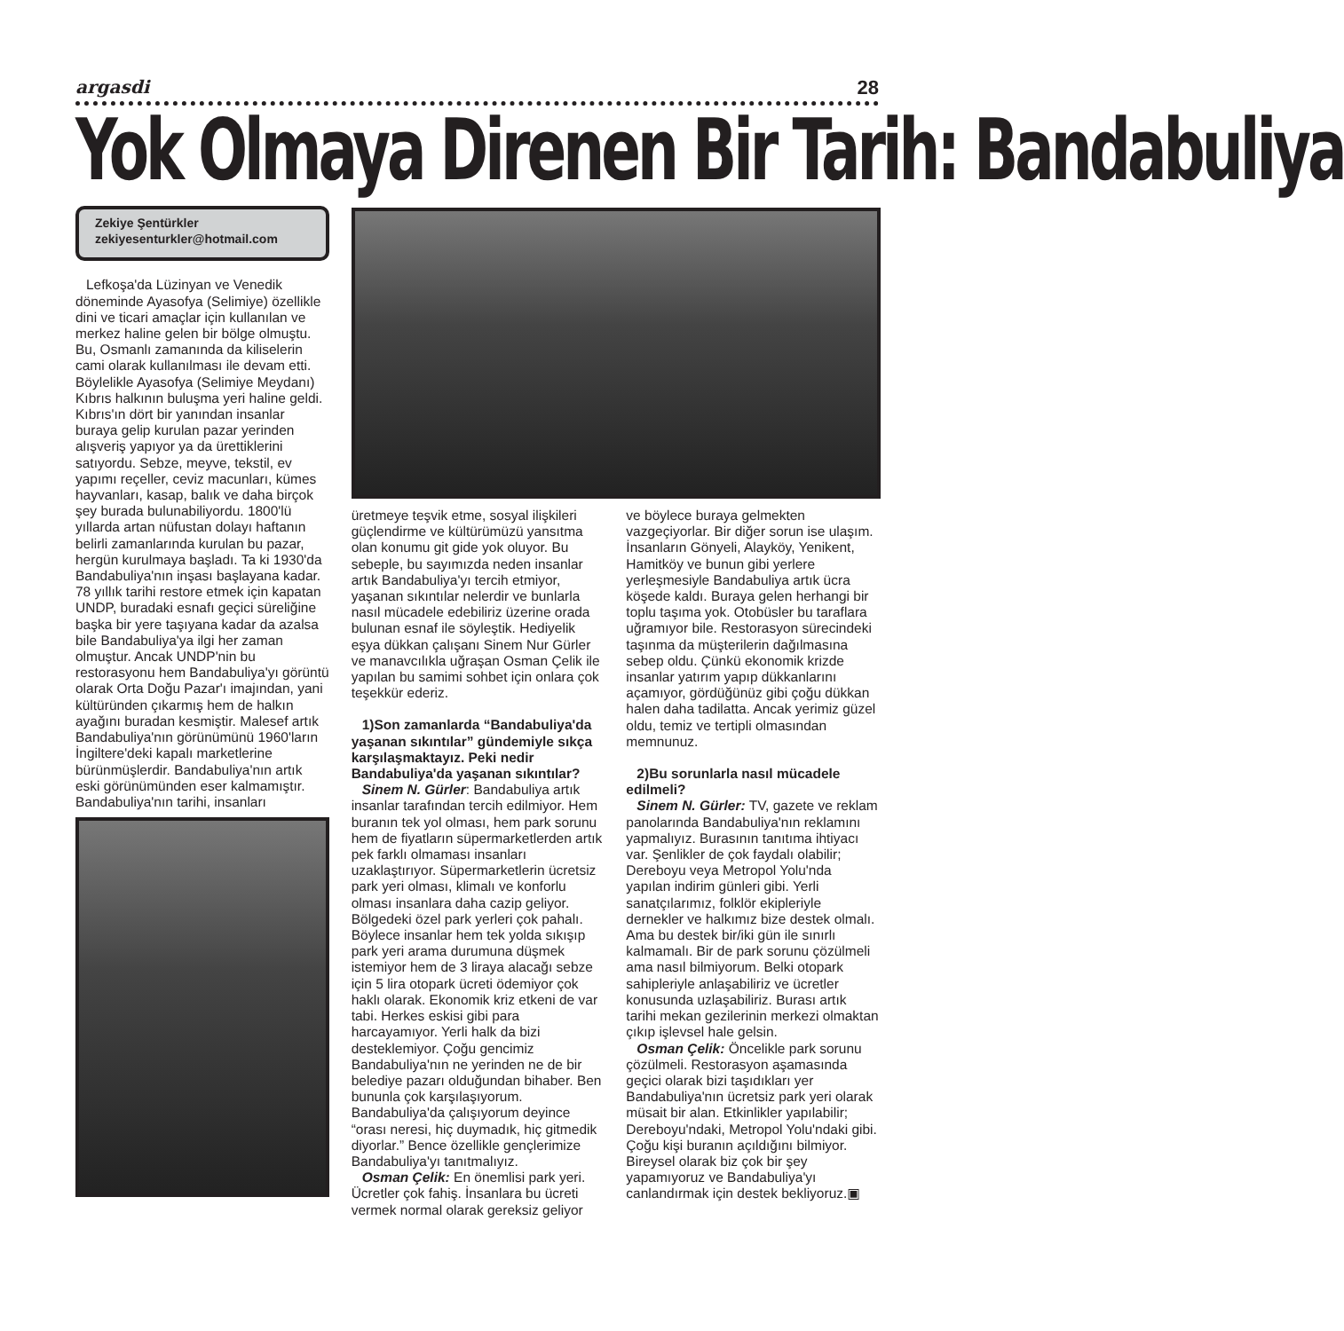argasdi 28
Yok Olmaya Direnen Bir Tarih: Bandabuliya
Zekiye Şentürkler
zekiyesenturkler@hotmail.com
Lefkoşa'da Lüzinyan ve Venedik döneminde Ayasofya (Selimiye) özellikle dini ve ticari amaçlar için kullanılan ve merkez haline gelen bir bölge olmuştu. Bu, Osmanlı zamanında da kiliselerin cami olarak kullanılması ile devam etti. Böylelikle Ayasofya (Selimiye Meydanı) Kıbrıs halkının buluşma yeri haline geldi. Kıbrıs'ın dört bir yanından insanlar buraya gelip kurulan pazar yerinden alışveriş yapıyor ya da ürettiklerini satıyordu. Sebze, meyve, tekstil, ev yapımı reçeller, ceviz macunları, kümes hayvanları, kasap, balık ve daha birçok şey burada bulunabiliyordu. 1800'lü yıllarda artan nüfustan dolayı haftanın belirli zamanlarında kurulan bu pazar, hergün kurulmaya başladı. Ta ki 1930'da Bandabuliya'nın inşası başlayana kadar. 78 yıllık tarihi restore etmek için kapatan UNDP, buradaki esnafı geçici süreliğine başka bir yere taşıyana kadar da azalsa bile Bandabuliya'ya ilgi her zaman olmuştur. Ancak UNDP'nin bu restorasyonu hem Bandabuliya'yı görüntü olarak Orta Doğu Pazar'ı imajından, yani kültüründen çıkarmış hem de halkın ayağını buradan kesmiştir. Malesef artık Bandabuliya'nın görünümünü 1960'ların İngiltere'deki kapalı marketlerine bürünmüşlerdir. Bandabuliya'nın artık eski görünümünden eser kalmamıştır. Bandabuliya'nın tarihi, insanları
üretmeye teşvik etme, sosyal ilişkileri güçlendirme ve kültürümüzü yansıtma olan konumu git gide yok oluyor. Bu sebeple, bu sayımızda neden insanlar artık Bandabuliya'yı tercih etmiyor, yaşanan sıkıntılar nelerdir ve bunlarla nasıl mücadele edebiliriz üzerine orada bulunan esnaf ile söyleştik. Hediyelik eşya dükkan çalışanı Sinem Nur Gürler ve manavcılıkla uğraşan Osman Çelik ile yapılan bu samimi sohbet için onlara çok teşekkür ederiz.
1)Son zamanlarda “Bandabuliya'da yaşanan sıkıntılar” gündemiyle sıkça karşılaşmaktayız. Peki nedir Bandabuliya'da yaşanan sıkıntılar?
Sinem N. Gürler: Bandabuliya artık insanlar tarafından tercih edilmiyor. Hem buranın tek yol olması, hem park sorunu hem de fiyatların süpermarketlerden artık pek farklı olmaması insanları uzaklaştırıyor. Süpermarketlerin ücretsiz park yeri olması, klimalı ve konforlu olması insanlara daha cazip geliyor. Bölgedeki özel park yerleri çok pahalı. Böylece insanlar hem tek yolda sıkışıp park yeri arama durumuna düşmek istemiyor hem de 3 liraya alacağı sebze için 5 lira otopark ücreti ödemiyor çok haklı olarak. Ekonomik kriz etkeni de var tabi. Herkes eskisi gibi para harcayamıyor. Yerli halk da bizi desteklemiyor. Çoğu gencimiz Bandabuliya'nın ne yerinden ne de bir belediye pazarı olduğundan bihaber. Ben bununla çok karşılaşıyorum. Bandabuliya'da çalışıyorum deyince “orası neresi, hiç duymadık, hiç gitmedik diyorlar.” Bence özellikle gençlerimize Bandabuliya'yı tanıtmalıyız.
Osman Çelik: En önemlisi park yeri. Ücretler çok fahiş. İnsanlara bu ücreti vermek normal olarak gereksiz geliyor
ve böylece buraya gelmekten vazgeçiyorlar. Bir diğer sorun ise ulaşım. İnsanların Gönyeli, Alayköy, Yenikent, Hamitköy ve bunun gibi yerlere yerleşmesiyle Bandabuliya artık ücra köşede kaldı. Buraya gelen herhangi bir toplu taşıma yok. Otobüsler bu taraflara uğramıyor bile. Restorasyon sürecindeki taşınma da müşterilerin dağılmasına sebep oldu. Çünkü ekonomik krizde insanlar yatırım yapıp dükkanlarını açamıyor, gördüğünüz gibi çoğu dükkan halen daha tadilatta. Ancak yerimiz güzel oldu, temiz ve tertipli olmasından memnunuz.
2)Bu sorunlarla nasıl mücadele edilmeli?
Sinem N. Gürler: TV, gazete ve reklam panolarında Bandabuliya'nın reklamını yapmalıyız. Burasının tanıtıma ihtiyacı var. Şenlikler de çok faydalı olabilir; Dereboyu veya Metropol Yolu'nda yapılan indirim günleri gibi. Yerli sanatçılarımız, folklör ekipleriyle dernekler ve halkımız bize destek olmalı. Ama bu destek bir/iki gün ile sınırlı kalmamalı. Bir de park sorunu çözülmeli ama nasıl bilmiyorum. Belki otopark sahipleriyle anlaşabiliriz ve ücretler konusunda uzlaşabiliriz. Burası artık tarihi mekan gezilerinin merkezi olmaktan çıkıp işlevsel hale gelsin.
Osman Çelik: Öncelikle park sorunu çözülmeli. Restorasyon aşamasında geçici olarak bizi taşıdıkları yer Bandabuliya'nın ücretsiz park yeri olarak müsait bir alan. Etkinlikler yapılabilir; Dereboyu'ndaki, Metropol Yolu'ndaki gibi. Çoğu kişi buranın açıldığını bilmiyor. Bireysel olarak biz çok bir şey yapamıyoruz ve Bandabuliya'yı canlandırmak için destek bekliyoruz.▣